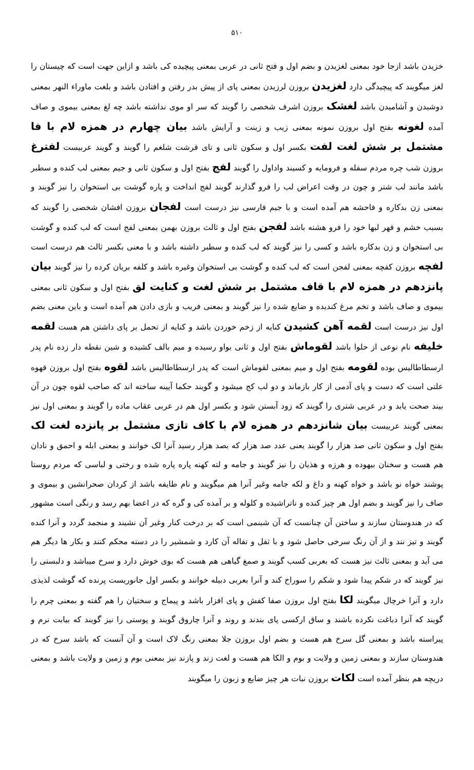۵۱۰
خزیدن باشد ازجا خود بمعنی لغزیدن و بضم اول و فتح ثانی در عربی بمعنی پیچیده کی باشد و ازاین جهت است که چیستان را لغز میگویند که پیچیدگی دارد لغزیدن بروزن لرزیدن بمعنی پای از پیش بدر رفتن و افتادن باشد و بلغت ماوراء النهر بمعنی دوشیدن و آشامیدن باشد لغشک بروزن اشرف شخصی را گویند که سر او موی نداشته باشد چه لغ بمعنی بیموی و صاف آمده لغونه بفتح اول بروزن نمونه بمعنی زیب و زینت و آرایش باشد بیان چهارم در همزه لام با فا مشتمل بر شش لغت لفت بکسر اول و سکون ثانی و تای قرشت شلغم را گویند و گویند عربیست لفترغ بروزن شب چره مردم سفله و فرومایه و کسیند واداول را گویند لفج بفتح اول و سکون ثانی و جیم بمعنی لب کنده و سطبر باشد مانند لب شتر و چون در وقت اعراض لب را فرو گذارند گویند لفج انداخت و پاره گوشت بی استخوان را نیز گویند و بمعنی زن بدکاره و فاحشه هم آمده است و با جیم فارسی نیز درست است لفجان بروزن افشان شخصی را گویند که بسبب خشم و قهر لبها خود را فرو هشته باشد لفجن بفتح اول و ثالث بروزن بهمن بمعنی لفج است که لب کنده و گوشت بی استخوان و زن بدکاره باشد و کسی را نیز گویند که لب کنده و سطبر داشته باشد و با معنی بکسر ثالث هم درست است لفچه بروزن کفچه بمعنی لفجن است که لب کنده و گوشت بی استخوان وغیره باشد و کلفه بریان کرده را نیز گویند بیان پانزدهم در همزه لام با قاف مشتمل بر شش لغت و کنایت لق بفتح اول و سکون ثانی بمعنی بیموی و صاف باشد و تخم مرغ کندیده و ضایع شده را نیز گویند و بمعنی فریب و بازی دادن هم آمده است و باین معنی بضم اول نیز درست است لقمه آهن کشیدن کنایه از زخم خوردن باشد و کنایه از تحمل بر پای داشتن هم هست لقمه خلیفه نام نوعی از حلوا باشد لقوماش بفتح اول و ثانی بواو رسیده و میم بالف کشیده و شین نقطه دار زده نام پدر ارسطاطالیس بوده لقومه بفتح اول و میم بمعنی لقوماش است که پدر ارسطاطالیس باشد لقوه بفتح اول بروزن قهوه علتی است که دست و پای آدمی از کار بازماند و دو لب کج میشود و گویند حکما آیینه ساخته اند که صاحب لقوه چون در آن بیند صحت یابد و در عربی شتری را گویند که زود آبستن شود و بکسر اول هم در عربی عقاب ماده را گویند و بمعنی اول نیز بمعنی گویند عربیست بیان شانزدهم در همزه لام با کاف تازی مشتمل بر پانزده لغت لک بفتح اول و سکون ثانی صد هزار را گویند یعنی عدد صد هزار که بصد هزار رسید آنرا لک خوانند و بمعنی ابله و احمق و نادان هم هست و سخنان بیهوده و هرزه و هذیان را نیز گویند و جامه و لته کهنه پاره پاره شده و رختی و لباسی که مردم روستا پوشند خواه نو باشد و خواه کهنه و داغ و لکه جامه وغیر آنرا هم میگویند و نام طایفه باشد از کردان صحرانشین و بیموی و صاف را نیز گویند و بضم اول هر چیز کنده و ناتراشیده و کلوله و بر آمده کی و گره که در اعضا بهم رسد و رنگی است مشهور که در هندوستان سازند و ساختن آن چنانست که آن شبنمی است که بر درخت کنار وغیر آن نشیند و منجمد گردد و آنرا کنده گویند و تیز نند و از آن رنگ سرخی حاصل شود و با ثفل و تفاله آن کارد و شمشیر را در دسته محکم کنند و بکار ها دیگر هم می آید و بمعنی ثالث نیز هست که بعربی کسب گویند و صمغ گیاهی هم هست که بوی خوش دارد و سرخ میباشد و دلبستی را نیز گویند که در شکم پیدا شود و شکم را سوراخ کند و آنرا بعربی دبیله خوانند و بکسر اول جانوریست پرنده که گوشت لذیذی دارد و آنرا خرچال میگویند لکا بفتح اول بروزن صفا کفش و پای افزار باشد و پیماج و سختیان را هم گفته و بمعنی چرم را گویند که آنرا دباغت نکرده باشند و ساق ارکسی پای بندند و روند و آنرا چاروق گویند و پوستی را نیز گویند که بیابت نرم و پیراسته باشد و بمعنی گل سرخ هم هست و بضم اول بروزن جلا بمعنی رنگ لاک است و آن آنست که باشد سرخ که در هندوستان سازند و بمعنی زمین و ولایت و بوم و الکا هم هست و لغت زند و پازند نیز بمعنی بوم و زمین و ولایت باشد و بمعنی دریچه هم بنظر آمده است لکات بروزن نبات هر چیز ضایع و زبون را میگویند